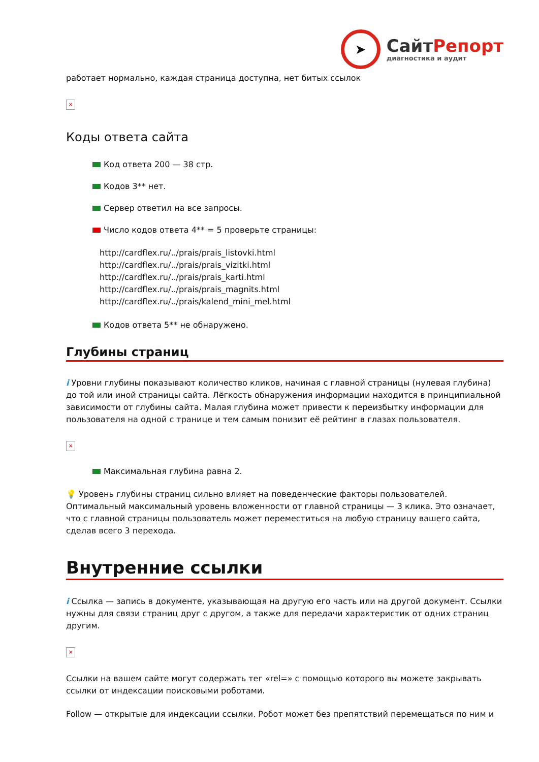➤
СайтРепорт
диагностика и аудит
работает нормально, каждая страница доступна, нет битых ссылок
×
Коды ответа сайта
Код ответа 200 — 38 стр.
Кодов 3** нет.
Сервер ответил на все запросы.
Число кодов ответа 4** = 5 проверьте страницы:
http://cardflex.ru/../prais/prais_listovki.html
http://cardflex.ru/../prais/prais_vizitki.html
http://cardflex.ru/../prais/prais_karti.html
http://cardflex.ru/../prais/prais_magnits.html
http://cardflex.ru/../prais/kalend_mini_mel.html
Кодов ответа 5** не обнаружено.
Глубины страниц
i Уровни глубины показывают количество кликов, начиная с главной страницы (нулевая глубина) до той или иной страницы сайта. Лёгкость обнаружения информации находится в принципиальной зависимости от глубины сайта. Малая глубина может привести к переизбытку информации для пользователя на одной с транице и тем самым понизит её рейтинг в глазах пользователя.
×
Максимальная глубина равна 2.
💡 Уровень глубины страниц сильно влияет на поведенческие факторы пользователей. Оптимальный максимальный уровень вложенности от главной страницы — 3 клика. Это означает, что с главной страницы пользователь может переместиться на любую страницу вашего сайта, сделав всего 3 перехода.
Внутренние ссылки
i Ссылка — запись в документе, указывающая на другую его часть или на другой документ. Ссылки нужны для связи страниц друг с другом, а также для передачи характеристик от одних страниц другим.
×
Ссылки на вашем сайте могут содержать тег «rel=» с помощью которого вы можете закрывать ссылки от индексации поисковыми роботами.
Follow — открытые для индексации ссылки. Робот может без препятствий перемещаться по ним и